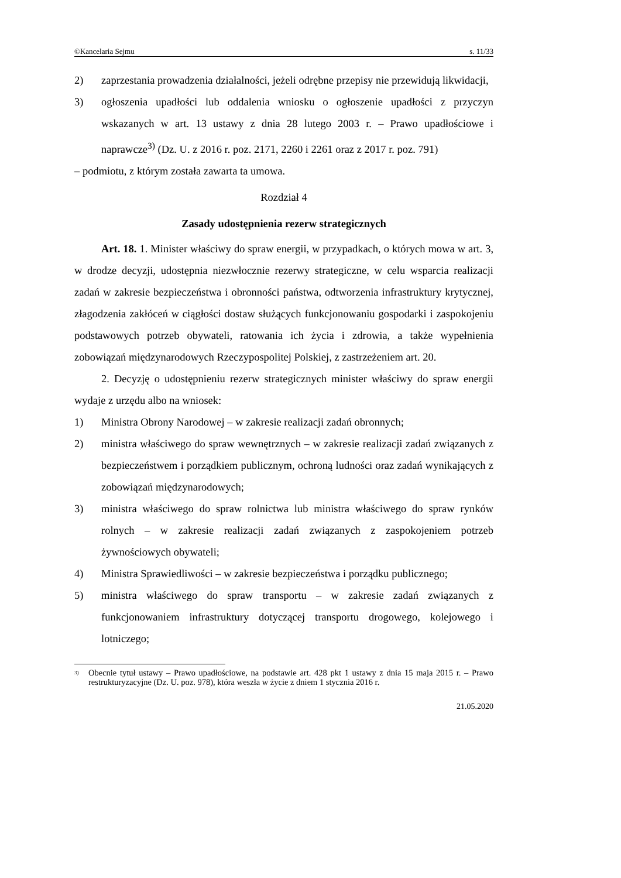©Kancelaria Sejmu s. 11/33
2) zaprzestania prowadzenia działalności, jeżeli odrębne przepisy nie przewidują likwidacji,
3) ogłoszenia upadłości lub oddalenia wniosku o ogłoszenie upadłości z przyczyn wskazanych w art. 13 ustawy z dnia 28 lutego 2003 r. – Prawo upadłościowe i naprawcze<sup>3)</sup> (Dz. U. z 2016 r. poz. 2171, 2260 i 2261 oraz z 2017 r. poz. 791)
– podmiotu, z którym została zawarta ta umowa.
Rozdział 4
Zasady udostępnienia rezerw strategicznych
Art. 18. 1. Minister właściwy do spraw energii, w przypadkach, o których mowa w art. 3, w drodze decyzji, udostępnia niezwłocznie rezerwy strategiczne, w celu wsparcia realizacji zadań w zakresie bezpieczeństwa i obronności państwa, odtworzenia infrastruktury krytycznej, złagodzenia zakłóceń w ciągłości dostaw służących funkcjonowaniu gospodarki i zaspokojeniu podstawowych potrzeb obywateli, ratowania ich życia i zdrowia, a także wypełnienia zobowiązań międzynarodowych Rzeczypospolitej Polskiej, z zastrzeżeniem art. 20.
2. Decyzję o udostępnieniu rezerw strategicznych minister właściwy do spraw energii wydaje z urzędu albo na wniosek:
1) Ministra Obrony Narodowej – w zakresie realizacji zadań obronnych;
2) ministra właściwego do spraw wewnętrznych – w zakresie realizacji zadań związanych z bezpieczeństwem i porządkiem publicznym, ochroną ludności oraz zadań wynikających z zobowiązań międzynarodowych;
3) ministra właściwego do spraw rolnictwa lub ministra właściwego do spraw rynków rolnych – w zakresie realizacji zadań związanych z zaspokojeniem potrzeb żywnościowych obywateli;
4) Ministra Sprawiedliwości – w zakresie bezpieczeństwa i porządku publicznego;
5) ministra właściwego do spraw transportu – w zakresie zadań związanych z funkcjonowaniem infrastruktury dotyczącej transportu drogowego, kolejowego i lotniczego;
<sup>3)</sup> Obecnie tytuł ustawy – Prawo upadłościowe, na podstawie art. 428 pkt 1 ustawy z dnia 15 maja 2015 r. – Prawo restrukturyzacyjne (Dz. U. poz. 978), która weszła w życie z dniem 1 stycznia 2016 r.
21.05.2020